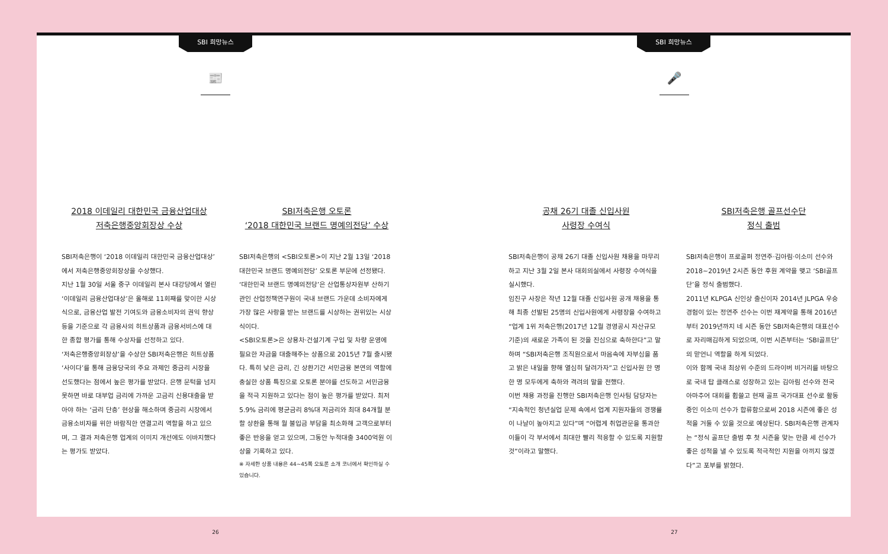SBI 희망뉴스
📰
2018 이데일리 대한민국 금융산업대상
저축은행중앙회장상 수상
SBI저축은행이 ‘2018 이데일리 대한민국 금융산업대상’에서 저축은행중앙회장상을 수상했다.
지난 1월 30일 서울 중구 이데일리 본사 대강당에서 열린 ‘이데일리 금융산업대상’은 올해로 11회째를 맞이한 시상식으로, 금융산업 발전 기여도와 금융소비자의 권익 향상 등을 기준으로 각 금융사의 히트상품과 금융서비스에 대한 종합 평가를 통해 수상자를 선정하고 있다.
‘저축은행중앙회장상’을 수상한 SBI저축은행은 히트상품 ‘사이다’를 통해 금융당국의 주요 과제인 중금리 시장을 선도했다는 점에서 높은 평가를 받았다. 은행 문턱을 넘지 못하면 바로 대부업 금리에 가까운 고금리 신용대출을 받아야 하는 ‘금리 단층’ 현상을 해소하며 중금리 시장에서 금융소비자를 위한 바람직한 연결고리 역할을 하고 있으며, 그 결과 저축은행 업계의 이미지 개선에도 이바지했다는 평가도 받았다.
SBI저축은행 오토론
‘2018 대한민국 브랜드 명예의전당’ 수상
SBI저축은행의 <SBI오토론>이 지난 2월 13일 ‘2018 대한민국 브랜드 명예의전당’ 오토론 부문에 선정됐다.
‘대한민국 브랜드 명예의전당’은 산업통상자원부 산하기관인 산업정책연구원이 국내 브랜드 가운데 소비자에게 가장 많은 사랑을 받는 브랜드를 시상하는 권위있는 시상식이다.
<SBI오토론>은 상용차·건설기계 구입 및 차량 운영에 필요한 자금을 대출해주는 상품으로 2015년 7월 출시됐다. 특히 낮은 금리, 긴 상환기간 서민금융 본연의 역할에 충실한 상품 특징으로 오토론 분야를 선도하고 서민금융을 적극 지원하고 있다는 점이 높은 평가를 받았다. 최저 5.9% 금리에 평균금리 8%대 저금리와 최대 84개월 분할 상환을 통해 월 불입금 부담을 최소화해 고객으로부터 좋은 반응을 얻고 있으며, 그동안 누적대출 3400억원 이상을 기록하고 있다.
※ 자세한 상품 내용은 44~45쪽 오토론 소개 코너에서 확인하실 수 있습니다.
26
SBI 희망뉴스
🎤
공채 26기 대졸 신입사원
사령장 수여식
SBI저축은행이 공채 26기 대졸 신입사원 채용을 마무리하고 지난 3월 2일 본사 대회의실에서 사령장 수여식을 실시했다.
임진구 사장은 작년 12월 대졸 신입사원 공개 채용을 통해 최종 선발된 25명의 신입사원에게 사령장을 수여하고 “업계 1위 저축은행(2017년 12월 경영공시 자산규모 기준)의 새로운 가족이 된 것을 진심으로 축하한다”고 말하며 “SBI저축은행 조직원으로서 마음속에 자부심을 품고 밝은 내일을 향해 열심히 달려가자”고 신입사원 한 명 한 명 모두에게 축하와 격려의 말을 전했다.
이번 채용 과정을 진행한 SBI저축은행 인사팀 담당자는 “지속적인 청년실업 문제 속에서 업계 지원자들의 경쟁률이 나날이 높아지고 있다”며 “어렵게 취업관문을 통과한 이들이 각 부서에서 최대한 빨리 적응할 수 있도록 지원할 것”이라고 말했다.
SBI저축은행 골프선수단
정식 출범
SBI저축은행이 프로골퍼 정연주·김아림·이소미 선수와 2018~2019년 2시즌 동안 후원 계약을 맺고 ‘SBI골프단’을 정식 출범했다.
2011년 KLPGA 신인상 출신이자 2014년 JLPGA 우승 경험이 있는 정연주 선수는 이번 재계약을 통해 2016년부터 2019년까지 네 시즌 동안 SBI저축은행의 대표선수로 자리매김하게 되었으며, 이번 시즌부터는 ‘SBI골프단’의 맏언니 역할을 하게 되었다.
이와 함께 국내 최상위 수준의 드라이버 비거리를 바탕으로 국내 탑 클래스로 성장하고 있는 김아림 선수와 전국 아마추어 대회를 휩쓸고 현재 골프 국가대표 선수로 활동 중인 이소미 선수가 합류함으로써 2018 시즌에 좋은 성적을 거둘 수 있을 것으로 예상된다. SBI저축은행 관계자는 “정식 골프단 출범 후 첫 시즌을 맞는 만큼 세 선수가 좋은 성적을 낼 수 있도록 적극적인 지원을 아끼지 않겠다”고 포부를 밝혔다.
27